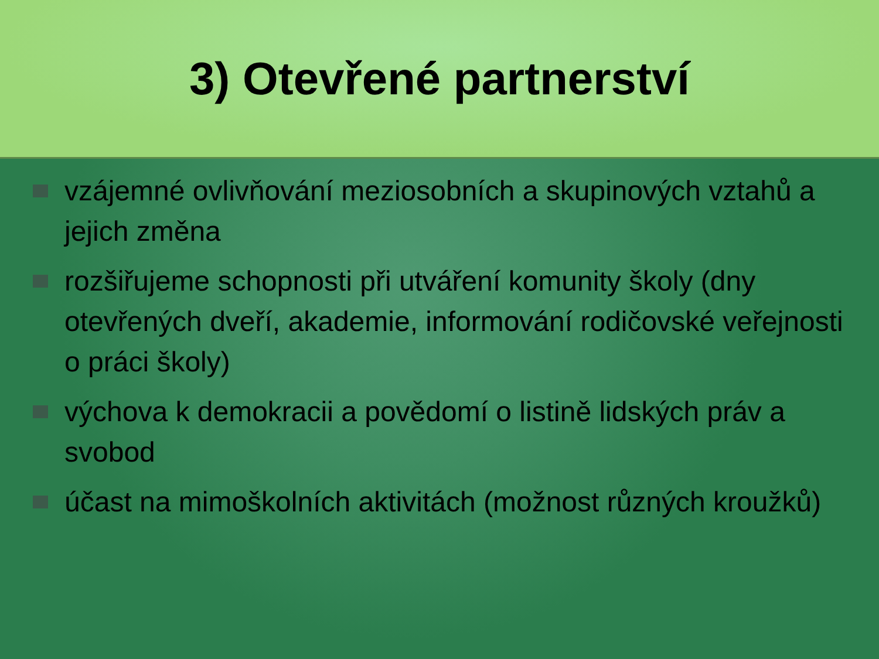3) Otevřené partnerství
vzájemné ovlivňování meziosobních a skupinových vztahů a jejich změna
rozšiřujeme schopnosti při utváření komunity školy (dny otevřených dveří, akademie, informování rodičovské veřejnosti o práci školy)
výchova k demokracii a povědomí o listině lidských práv a svobod
účast na mimoškolních aktivitách (možnost různých kroužků)